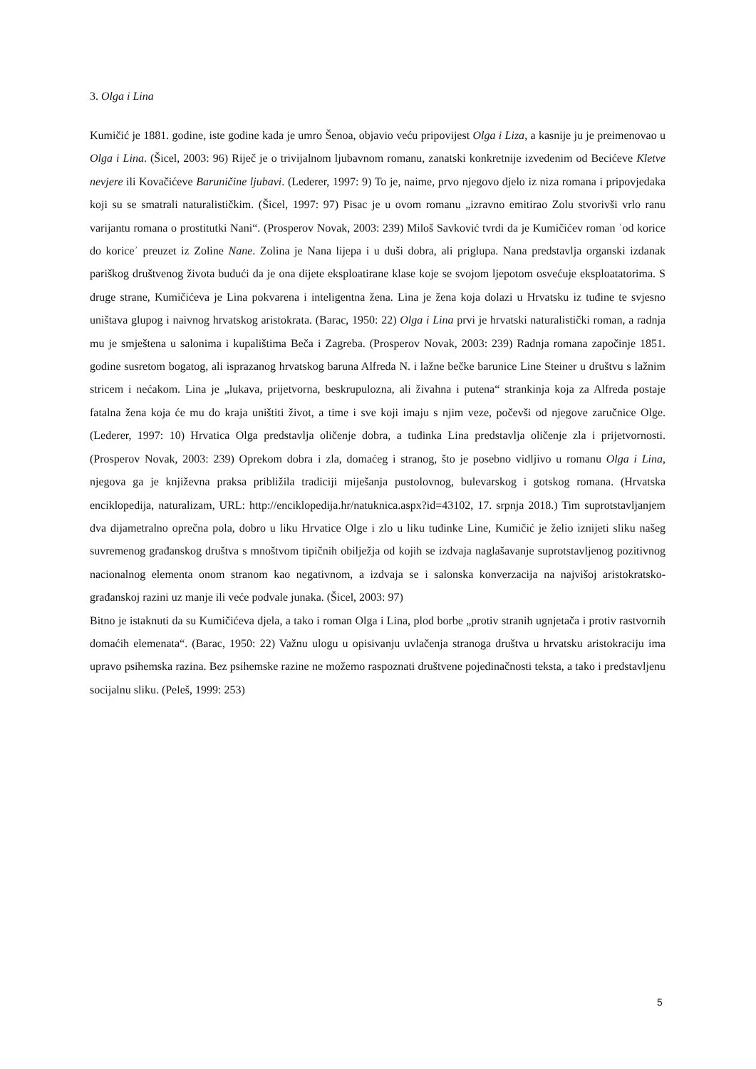3. Olga i Lina
Kumičić je 1881. godine, iste godine kada je umro Šenoa, objavio veću pripovijest Olga i Liza, a kasnije ju je preimenovao u Olga i Lina. (Šicel, 2003: 96) Riječ je o trivijalnom ljubavnom romanu, zanatski konkretnije izvedenim od Becićeve Kletve nevjere ili Kovačićeve Baruničine ljubavi. (Lederer, 1997: 9) To je, naime, prvo njegovo djelo iz niza romana i pripovjedaka koji su se smatrali naturalističkim. (Šicel, 1997: 97) Pisac je u ovom romanu „izravno emitirao Zolu stvorivši vrlo ranu varijantu romana o prostitutki Nani“. (Prosperov Novak, 2003: 239) Miloš Savković tvrdi da je Kumičićev roman ʿod korice do koriceʾ preuzet iz Zoline Nane. Zolina je Nana lijepa i u duši dobra, ali priglupa. Nana predstavlja organski izdanak pariškog društvenog života budući da je ona dijete eksploatirane klase koje se svojom ljepotom osvećuje eksploatatorima. S druge strane, Kumičićeva je Lina pokvarena i inteligentna žena. Lina je žena koja dolazi u Hrvatsku iz tuđine te svjesno uništava glupog i naivnog hrvatskog aristokrata. (Barac, 1950: 22) Olga i Lina prvi je hrvatski naturalistički roman, a radnja mu je smještena u salonima i kupalištima Beča i Zagreba. (Prosperov Novak, 2003: 239) Radnja romana započinje 1851. godine susretom bogatog, ali isprazanog hrvatskog baruna Alfreda N. i lažne bečke barunice Line Steiner u društvu s lažnim stricem i nećakom. Lina je „lukava, prijetvorna, beskrupulozna, ali živahna i putena“ strankinja koja za Alfreda postaje fatalna žena koja će mu do kraja uništiti život, a time i sve koji imaju s njim veze, počevši od njegove zaručnice Olge. (Lederer, 1997: 10) Hrvatica Olga predstavlja oličenje dobra, a tuđinka Lina predstavlja oličenje zla i prijetvornosti. (Prosperov Novak, 2003: 239) Oprekom dobra i zla, domaćeg i stranog, što je posebno vidljivo u romanu Olga i Lina, njegova ga je književna praksa približila tradiciji miješanja pustolovnog, bulevarskog i gotskog romana. (Hrvatska enciklopedija, naturalizam, URL: http://enciklopedija.hr/natuknica.aspx?id=43102, 17. srpnja 2018.) Tim suprotstavljanjem dva dijametralno oprečna pola, dobro u liku Hrvatice Olge i zlo u liku tuđinke Line, Kumičić je želio iznijeti sliku našeg suvremenog građanskog društva s mnoštvom tipičnih obilježja od kojih se izdvaja naglašavanje suprotstavljenog pozitivnog nacionalnog elementa onom stranom kao negativnom, a izdvaja se i salonska konverzacija na najvišoj aristokratsko-građanskoj razini uz manje ili veće podvale junaka. (Šicel, 2003: 97)
Bitno je istaknuti da su Kumičićeva djela, a tako i roman Olga i Lina, plod borbe „protiv stranih ugnjetača i protiv rastvornih domaćih elemenata“. (Barac, 1950: 22) Važnu ulogu u opisivanju uvlačenja stranoga društva u hrvatsku aristokraciju ima upravo psihemska razina. Bez psihemske razine ne možemo raspoznati društvene pojedinačnosti teksta, a tako i predstavljenu socijalnu sliku. (Peleš, 1999: 253)
5